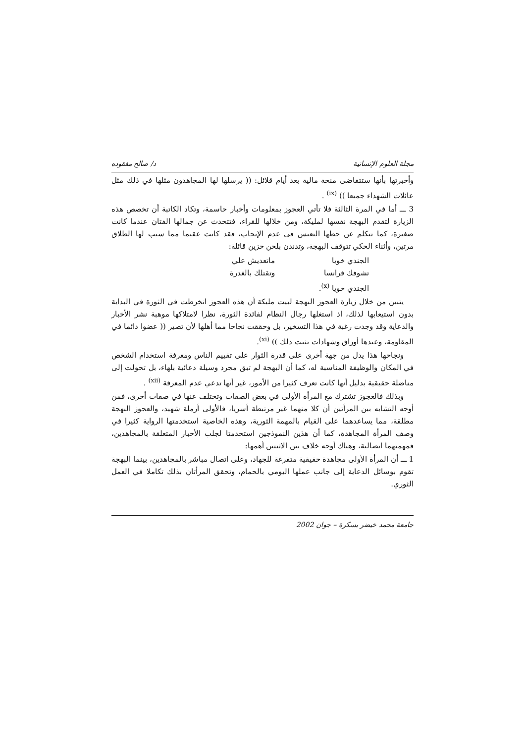مجلة العلوم الإنسانية د/ صالح مفقوده
وأخبرتها بأنها ستتقاضى منحة مالية بعد أيام قلائل: (( يرسلها لها المجاهدون مثلها في ذلك مثل عائلات الشهداء جميعا )) <sup>(ix)</sup> .
3 ـــ أما في المرة الثالثة فلا تأتي العجوز بمعلومات وأخبار حاسمة، وتكاد الكاتبة أن تخصص هذه الزيارة لتقدم البهجة نفسها لمليكة، ومن خلالها للقراء، فتتحدث عن جمالها الفتان عندما كانت صغيرة، كما تتكلم عن حظها التعيس في عدم الإنجاب، فقد كانت عقيما مما سبب لها الطلاق مرتين، وأثناء الحكي تتوقف البهجة، وتدندن بلحن حزين قائلة:
الجندي خويا ماتعديش علي
تشوفك فرانسا وتقتلك بالغدرة
الجندي خويا <sup>(x)</sup>.
يتبين من خلال زيارة العجوز البهجة لبيت مليكة أن هذه العجوز انخرطت في الثورة في البداية بدون استيعابها لذلك، اذ استغلها رجال النظام لفائدة الثورة، نظرا لامتلاكها موهبة نشر الأخبار والدعاية وقد وجدت رغبة في هذا التسخير، بل وحققت نجاحا مما أهلها لأن تصير (( عضوا دائما في المقاومة، وعندها أوراق وشهادات تثبت ذلك )) <sup>(xi)</sup>.
ونجاحها هذا يدل من جهة أخرى على قدرة الثوار على تقييم الناس ومعرفة استخدام الشخص في المكان والوظيفة المناسبة له، كما أن البهجة لم تبق مجرد وسيلة دعائية بلهاء، بل تحولت إلى مناضلة حقيقية بدليل أنها كانت تعرف كثيرا من الأمور، غير أنها تدعي عدم المعرفة <sup>(xii)</sup> .
وبذلك فالعجوز تشترك مع المرأة الأولى في بعض الصفات وتختلف عنها في صفات أخرى، فمن أوجه التشابه بين المرأتين أن كلا منهما غير مرتبطة أسريا، فالأولى أرملة شهيد، والعجوز البهجة مطلقة، مما يساعدهما على القيام بالمهمة الثورية، وهذه الخاصية استخدمتها الرواية كثيرا في وصف المرأة المجاهدة، كما أن هذين النموذجين استخدمتا لجلب الأخبار المتعلقة بالمجاهدين، فمهمتهما اتصالية، وهناك أوجه خلاف بين الاثنتين أهمها:
1 ـــ أن المرأة الأولى مجاهدة حقيقية متفرغة للجهاد، وعلى اتصال مباشر بالمجاهدين، بينما البهجة تقوم بوسائل الدعاية إلى جانب عملها اليومي بالحمام، وتحقق المرأتان بذلك تكاملا في العمل الثوري.
جامعة محمد خيضر بسكرة – جوان 2002